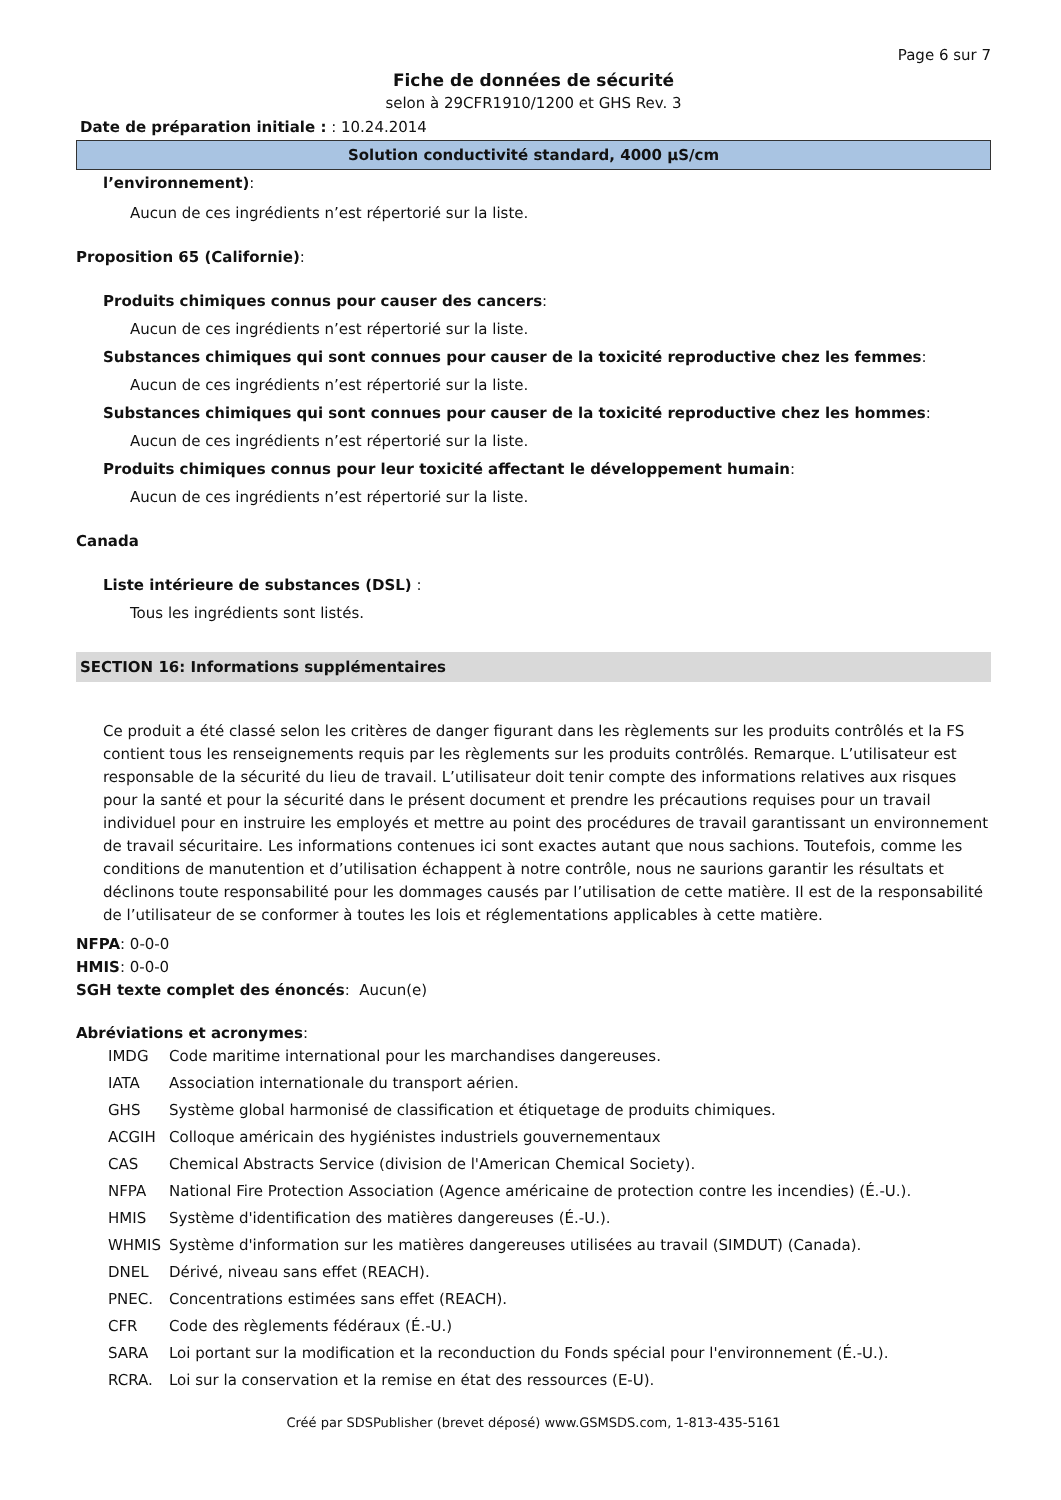Page 6 sur 7
Fiche de données de sécurité
selon à 29CFR1910/1200 et GHS Rev. 3
Date de préparation initiale : : 10.24.2014
Solution conductivité standard, 4000 µS/cm
l’environnement):
Aucun de ces ingrédients n’est répertorié sur la liste.
Proposition 65 (Californie):
Produits chimiques connus pour causer des cancers:
Aucun de ces ingrédients n’est répertorié sur la liste.
Substances chimiques qui sont connues pour causer de la toxicité reproductive chez les femmes:
Aucun de ces ingrédients n’est répertorié sur la liste.
Substances chimiques qui sont connues pour causer de la toxicité reproductive chez les hommes:
Aucun de ces ingrédients n’est répertorié sur la liste.
Produits chimiques connus pour leur toxicité affectant le développement humain:
Aucun de ces ingrédients n’est répertorié sur la liste.
Canada
Liste intérieure de substances (DSL) :
Tous les ingrédients sont listés.
SECTION 16: Informations supplémentaires
Ce produit a été classé selon les critères de danger figurant dans les règlements sur les produits contrôlés et la FS contient tous les renseignements requis par les règlements sur les produits contrôlés. Remarque. L’utilisateur est responsable de la sécurité du lieu de travail. L’utilisateur doit tenir compte des informations relatives aux risques pour la santé et pour la sécurité dans le présent document et prendre les précautions requises pour un travail individuel pour en instruire les employés et mettre au point des procédures de travail garantissant un environnement de travail sécuritaire. Les informations contenues ici sont exactes autant que nous sachions. Toutefois, comme les conditions de manutention et d’utilisation échappent à notre contrôle, nous ne saurions garantir les résultats et déclinons toute responsabilité pour les dommages causés par l’utilisation de cette matière. Il est de la responsabilité de l’utilisateur de se conformer à toutes les lois et réglementations applicables à cette matière.
NFPA: 0-0-0
HMIS: 0-0-0
SGH texte complet des énoncés: Aucun(e)
Abréviations et acronymes:
| IMDG | Code maritime international pour les marchandises dangereuses. |
| IATA | Association internationale du transport aérien. |
| GHS | Système global harmonisé de classification et étiquetage de produits chimiques. |
| ACGIH | Colloque américain des hygiénistes industriels gouvernementaux |
| CAS | Chemical Abstracts Service (division de l'American Chemical Society). |
| NFPA | National Fire Protection Association (Agence américaine de protection contre les incendies) (É.-U.). |
| HMIS | Système d'identification des matières dangereuses (É.-U.). |
| WHMIS | Système d'information sur les matières dangereuses utilisées au travail (SIMDUT) (Canada). |
| DNEL | Dérivé, niveau sans effet (REACH). |
| PNEC. | Concentrations estimées sans effet (REACH). |
| CFR | Code des règlements fédéraux (É.-U.) |
| SARA | Loi portant sur la modification et la reconduction du Fonds spécial pour l'environnement (É.-U.). |
| RCRA. | Loi sur la conservation et la remise en état des ressources (E-U). |
Créé par SDSPublisher (brevet déposé) www.GSMSDS.com, 1-813-435-5161